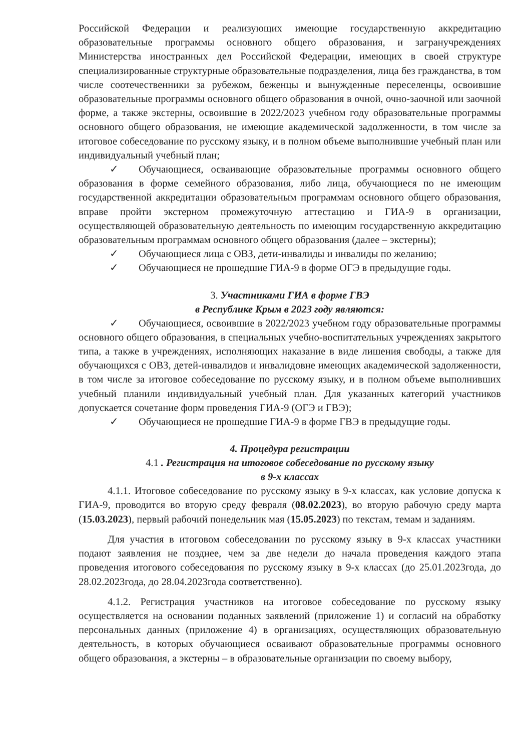Российской Федерации и реализующих имеющие государственную аккредитацию образовательные программы основного общего образования, и загранучреждениях Министерства иностранных дел Российской Федерации, имеющих в своей структуре специализированные структурные образовательные подразделения, лица без гражданства, в том числе соотечественники за рубежом, беженцы и вынужденные переселенцы, освоившие образовательные программы основного общего образования в очной, очно-заочной или заочной форме, а также экстерны, освоившие в 2022/2023 учебном году образовательные программы основного общего образования, не имеющие академической задолженности, в том числе за итоговое собеседование по русскому языку, и в полном объеме выполнившие учебный план или индивидуальный учебный план;
✓ Обучающиеся, осваивающие образовательные программы основного общего образования в форме семейного образования, либо лица, обучающиеся по не имеющим государственной аккредитации образовательным программам основного общего образования, вправе пройти экстерном промежуточную аттестацию и ГИА-9 в организации, осуществляющей образовательную деятельность по имеющим государственную аккредитацию образовательным программам основного общего образования (далее – экстерны);
✓ Обучающиеся лица с ОВЗ, дети-инвалиды и инвалиды по желанию;
✓ Обучающиеся не прошедшие ГИА-9 в форме ОГЭ в предыдущие годы.
3. Участниками ГИА в форме ГВЭ
в Республике Крым в 2023 году являются:
✓ Обучающиеся, освоившие в 2022/2023 учебном году образовательные программы основного общего образования, в специальных учебно-воспитательных учреждениях закрытого типа, а также в учреждениях, исполняющих наказание в виде лишения свободы, а также для обучающихся с ОВЗ, детей-инвалидов и инвалидовне имеющих академической задолженности, в том числе за итоговое собеседование по русскому языку, и в полном объеме выполнивших учебный планили индивидуальный учебный план. Для указанных категорий участников допускается сочетание форм проведения ГИА-9 (ОГЭ и ГВЭ);
✓ Обучающиеся не прошедшие ГИА-9 в форме ГВЭ в предыдущие годы.
4. Процедура регистрации
4.1 . Регистрация на итоговое собеседование по русскому языку
в 9-х классах
4.1.1. Итоговое собеседование по русскому языку в 9-х классах, как условие допуска к ГИА-9, проводится во вторую среду февраля (08.02.2023), во вторую рабочую среду марта (15.03.2023), первый рабочий понедельник мая (15.05.2023) по текстам, темам и заданиям.
Для участия в итоговом собеседовании по русскому языку в 9-х классах участники подают заявления не позднее, чем за две недели до начала проведения каждого этапа проведения итогового собеседования по русскому языку в 9-х классах (до 25.01.2023года, до 28.02.2023года, до 28.04.2023года соответственно).
4.1.2. Регистрация участников на итоговое собеседование по русскому языку осуществляется на основании поданных заявлений (приложение 1) и согласий на обработку персональных данных (приложение 4) в организациях, осуществляющих образовательную деятельность, в которых обучающиеся осваивают образовательные программы основного общего образования, а экстерны – в образовательные организации по своему выбору,